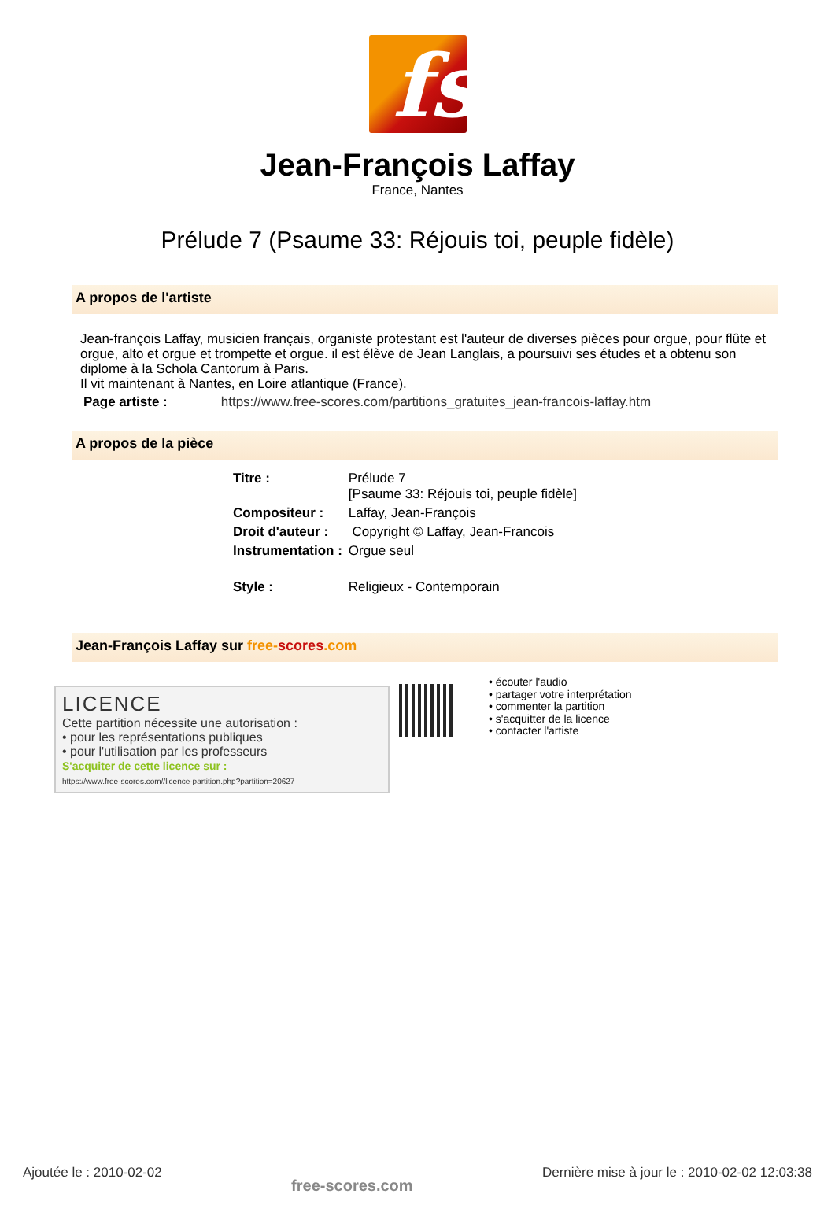fs
Jean-François Laffay
France, Nantes
Prélude 7 (Psaume 33: Réjouis toi, peuple fidèle)
A propos de l'artiste
Jean-françois Laffay, musicien français, organiste protestant est l'auteur de diverses pièces pour orgue, pour flûte et orgue, alto et orgue et trompette et orgue. il est élève de Jean Langlais, a poursuivi ses études et a obtenu son diplome à la Schola Cantorum à Paris.
Il vit maintenant à Nantes, en Loire atlantique (France).
Page artiste : https://www.free-scores.com/partitions_gratuites_jean-francois-laffay.htm
A propos de la pièce
| Titre : | Prélude 7 [Psaume 33: Réjouis toi, peuple fidèle] |
| Compositeur : | Laffay, Jean-François |
| Droit d'auteur : | Copyright © Laffay, Jean-Francois |
| Instrumentation : | Orgue seul |
| Style : | Religieux - Contemporain |
Jean-François Laffay sur free-scores.com
LICENCE
Cette partition nécessite une autorisation :
• pour les représentations publiques
• pour l'utilisation par les professeurs
S'acquiter de cette licence sur :
https://www.free-scores.com//licence-partition.php?partition=20627
• écouter l'audio
• partager votre interprétation
• commenter la partition
• s'acquitter de la licence
• contacter l'artiste
Ajoutée le : 2010-02-02 free-scores.com Dernière mise à jour le : 2010-02-02 12:03:38